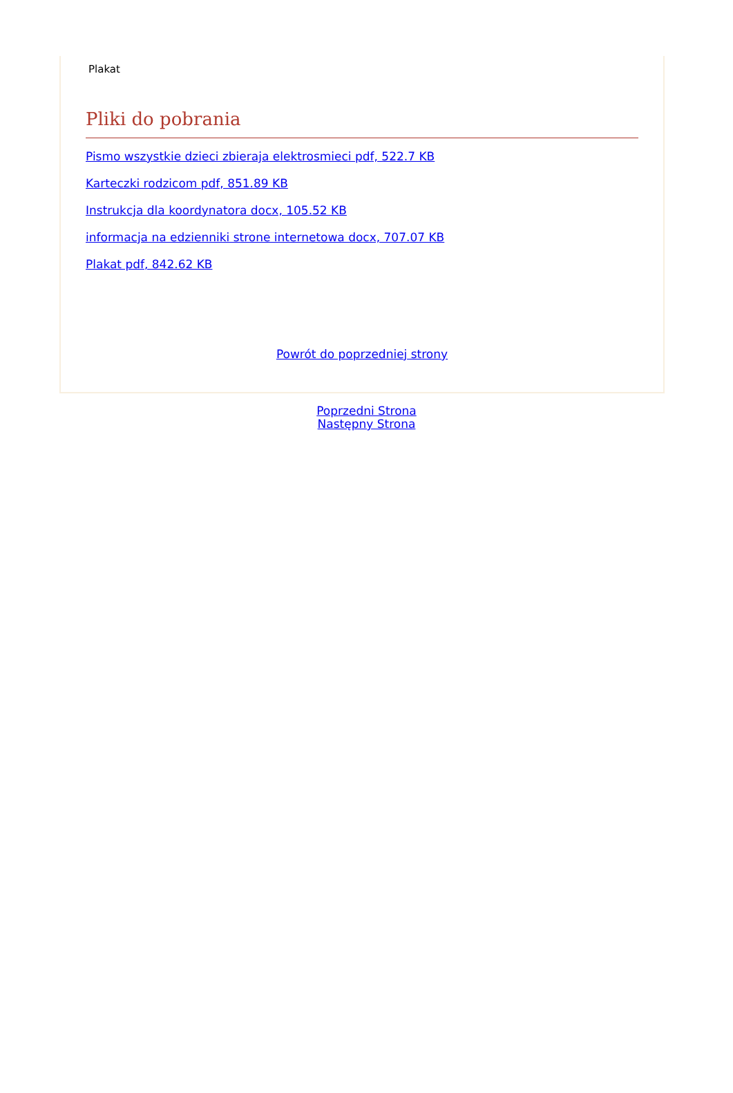Plakat
Pliki do pobrania
Pismo wszystkie dzieci zbieraja elektrosmieci pdf, 522.7 KB
Karteczki rodzicom pdf, 851.89 KB
Instrukcja dla koordynatora docx, 105.52 KB
informacja na edzienniki strone internetowa docx, 707.07 KB
Plakat pdf, 842.62 KB
Powrót do poprzedniej strony
Poprzedni Strona
Następny Strona